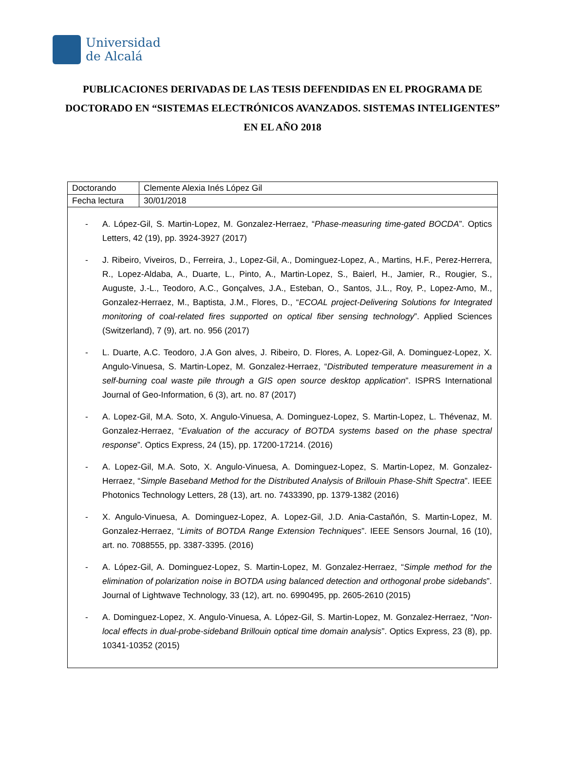Universidad
de Alcalá
PUBLICACIONES DERIVADAS DE LAS TESIS DEFENDIDAS EN EL PROGRAMA DE DOCTORADO EN “SISTEMAS ELECTRÓNICOS AVANZADOS. SISTEMAS INTELIGENTES” EN EL AÑO 2018
| Doctorando | Clemente Alexia Inés López Gil |
| Fecha lectura | 30/01/2018 |
- A. López-Gil, S. Martin-Lopez, M. Gonzalez-Herraez, “Phase-measuring time-gated BOCDA”. Optics Letters, 42 (19), pp. 3924-3927 (2017)
- J. Ribeiro, Viveiros, D., Ferreira, J., Lopez-Gil, A., Dominguez-Lopez, A., Martins, H.F., Perez-Herrera, R., Lopez-Aldaba, A., Duarte, L., Pinto, A., Martin-Lopez, S., Baierl, H., Jamier, R., Rougier, S., Auguste, J.-L., Teodoro, A.C., Gonçalves, J.A., Esteban, O., Santos, J.L., Roy, P., Lopez-Amo, M., Gonzalez-Herraez, M., Baptista, J.M., Flores, D., “ECOAL project-Delivering Solutions for Integrated monitoring of coal-related fires supported on optical fiber sensing technology”. Applied Sciences (Switzerland), 7 (9), art. no. 956 (2017)
- L. Duarte, A.C. Teodoro, J.A Gon alves, J. Ribeiro, D. Flores, A. Lopez-Gil, A. Dominguez-Lopez, X. Angulo-Vinuesa, S. Martin-Lopez, M. Gonzalez-Herraez, “Distributed temperature measurement in a self-burning coal waste pile through a GIS open source desktop application”. ISPRS International Journal of Geo-Information, 6 (3), art. no. 87 (2017)
- A. Lopez-Gil, M.A. Soto, X. Angulo-Vinuesa, A. Dominguez-Lopez, S. Martin-Lopez, L. Thévenaz, M. Gonzalez-Herraez, “Evaluation of the accuracy of BOTDA systems based on the phase spectral response”. Optics Express, 24 (15), pp. 17200-17214. (2016)
- A. Lopez-Gil, M.A. Soto, X. Angulo-Vinuesa, A. Dominguez-Lopez, S. Martin-Lopez, M. Gonzalez-Herraez, “Simple Baseband Method for the Distributed Analysis of Brillouin Phase-Shift Spectra”. IEEE Photonics Technology Letters, 28 (13), art. no. 7433390, pp. 1379-1382 (2016)
- X. Angulo-Vinuesa, A. Dominguez-Lopez, A. Lopez-Gil, J.D. Ania-Castañón, S. Martin-Lopez, M. Gonzalez-Herraez, “Limits of BOTDA Range Extension Techniques”. IEEE Sensors Journal, 16 (10), art. no. 7088555, pp. 3387-3395. (2016)
- A. López-Gil, A. Dominguez-Lopez, S. Martin-Lopez, M. Gonzalez-Herraez, “Simple method for the elimination of polarization noise in BOTDA using balanced detection and orthogonal probe sidebands”. Journal of Lightwave Technology, 33 (12), art. no. 6990495, pp. 2605-2610 (2015)
- A. Dominguez-Lopez, X. Angulo-Vinuesa, A. López-Gil, S. Martin-Lopez, M. Gonzalez-Herraez, “Non-local effects in dual-probe-sideband Brillouin optical time domain analysis”. Optics Express, 23 (8), pp. 10341-10352 (2015)